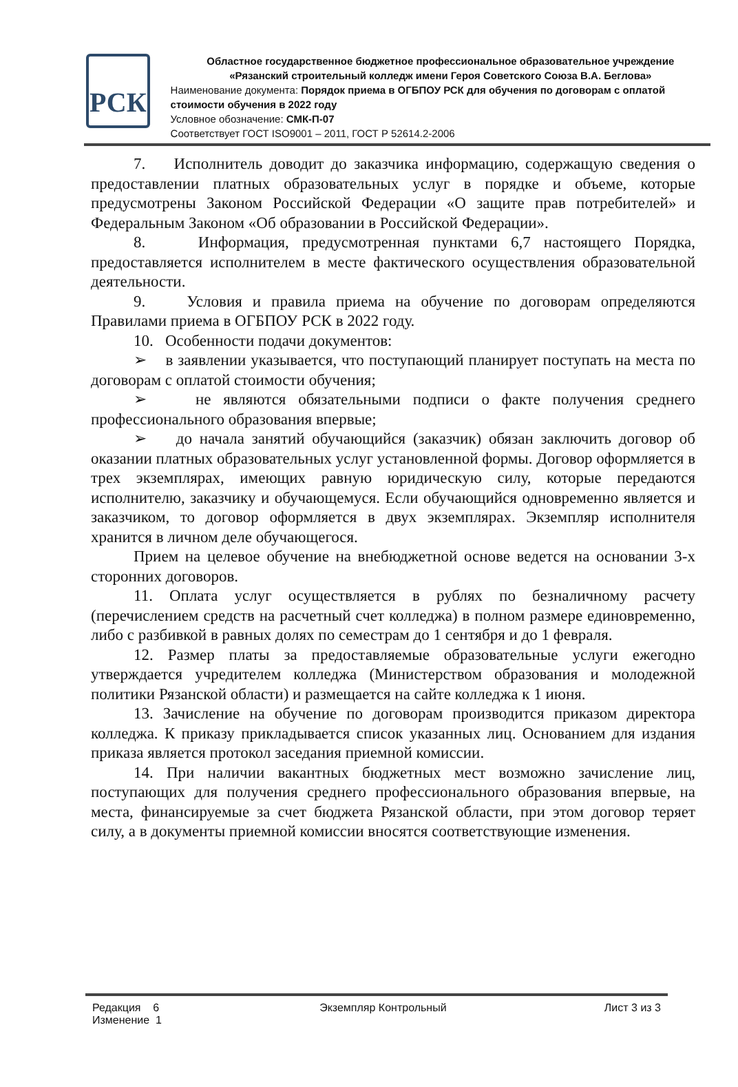РСК
Областное государственное бюджетное профессиональное образовательное учреждение
«Рязанский строительный колледж имени Героя Советского Союза В.А. Беглова»
Наименование документа: Порядок приема в ОГБПОУ РСК для обучения по договорам с оплатой стоимости обучения в 2022 году
Условное обозначение: СМК-П-07
Соответствует ГОСТ ISO9001 – 2011, ГОСТ Р 52614.2-2006
7. Исполнитель доводит до заказчика информацию, содержащую сведения о предоставлении платных образовательных услуг в порядке и объеме, которые предусмотрены Законом Российской Федерации «О защите прав потребителей» и Федеральным Законом «Об образовании в Российской Федерации».
8. Информация, предусмотренная пунктами 6,7 настоящего Порядка, предоставляется исполнителем в месте фактического осуществления образовательной деятельности.
9. Условия и правила приема на обучение по договорам определяются Правилами приема в ОГБПОУ РСК в 2022 году.
10. Особенности подачи документов:
➢ в заявлении указывается, что поступающий планирует поступать на места по договорам с оплатой стоимости обучения;
➢ не являются обязательными подписи о факте получения среднего профессионального образования впервые;
➢ до начала занятий обучающийся (заказчик) обязан заключить договор об оказании платных образовательных услуг установленной формы. Договор оформляется в трех экземплярах, имеющих равную юридическую силу, которые передаются исполнителю, заказчику и обучающемуся. Если обучающийся одновременно является и заказчиком, то договор оформляется в двух экземплярах. Экземпляр исполнителя хранится в личном деле обучающегося.
Прием на целевое обучение на внебюджетной основе ведется на основании 3-х сторонних договоров.
11. Оплата услуг осуществляется в рублях по безналичному расчету (перечислением средств на расчетный счет колледжа) в полном размере единовременно, либо с разбивкой в равных долях по семестрам до 1 сентября и до 1 февраля.
12. Размер платы за предоставляемые образовательные услуги ежегодно утверждается учредителем колледжа (Министерством образования и молодежной политики Рязанской области) и размещается на сайте колледжа к 1 июня.
13. Зачисление на обучение по договорам производится приказом директора колледжа. К приказу прикладывается список указанных лиц. Основанием для издания приказа является протокол заседания приемной комиссии.
14. При наличии вакантных бюджетных мест возможно зачисление лиц, поступающих для получения среднего профессионального образования впервые, на места, финансируемые за счет бюджета Рязанской области, при этом договор теряет силу, а в документы приемной комиссии вносятся соответствующие изменения.
Редакция 6
Изменение 1
Экземпляр Контрольный Лист 3 из 3